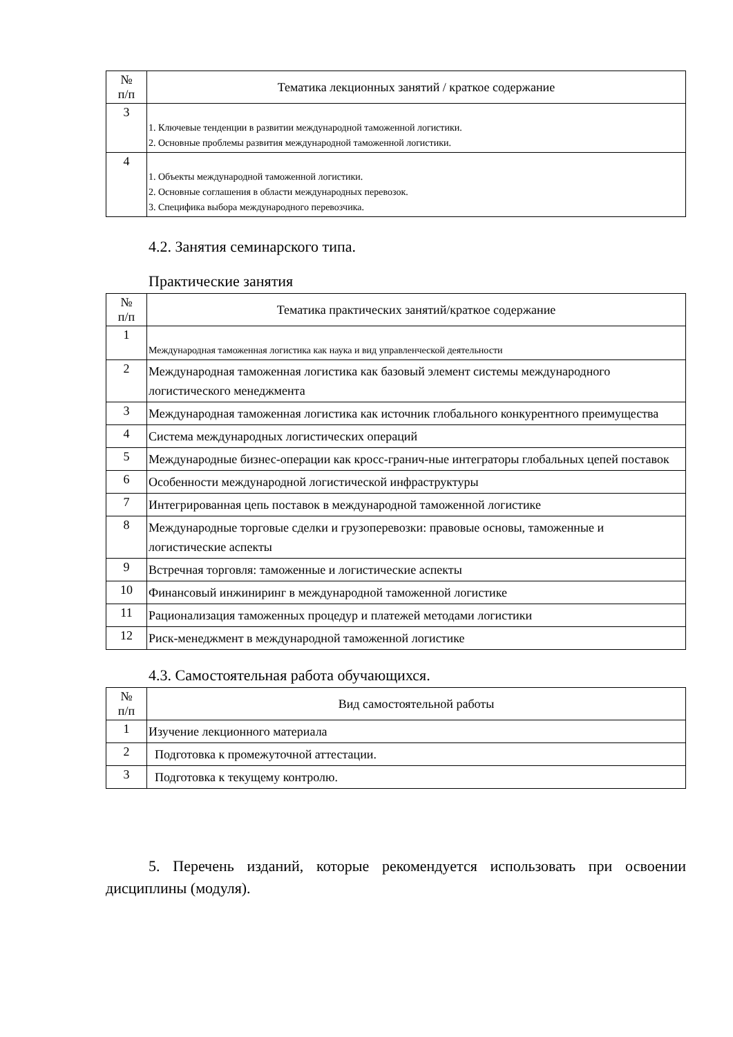| № п/п | Тематика лекционных занятий / краткое содержание |
| --- | --- |
| 3 | 1. Ключевые тенденции в развитии международной таможенной логистики. 2. Основные проблемы развития международной таможенной логистики. |
| 4 | 1. Объекты международной таможенной логистики. 2. Основные соглашения в области международных перевозок. 3. Специфика выбора международного перевозчика. |
4.2. Занятия семинарского типа.
Практические занятия
| № п/п | Тематика практических занятий/краткое содержание |
| --- | --- |
| 1 | Международная таможенная логистика как наука и вид управленческой деятельности |
| 2 | Международная таможенная логистика как базовый элемент системы международного логистического менеджмента |
| 3 | Международная таможенная логистика как источник глобального конкурентного преимущества |
| 4 | Система международных логистических операций |
| 5 | Международные бизнес-операции как кросс-гранич-ные интеграторы глобальных цепей поставок |
| 6 | Особенности международной логистической инфраструктуры |
| 7 | Интегрированная цепь поставок в международной таможенной логистике |
| 8 | Международные торговые сделки и грузоперевозки: правовые основы, таможенные и логистические аспекты |
| 9 | Встречная торговля: таможенные и логистические аспекты |
| 10 | Финансовый инжиниринг в международной таможенной логистике |
| 11 | Рационализация таможенных процедур и платежей методами логистики |
| 12 | Риск-менеджмент в международной таможенной логистике |
4.3. Самостоятельная работа обучающихся.
| № п/п | Вид самостоятельной работы |
| --- | --- |
| 1 | Изучение лекционного материала |
| 2 | Подготовка к промежуточной аттестации. |
| 3 | Подготовка к текущему контролю. |
5. Перечень изданий, которые рекомендуется использовать при освоении дисциплины (модуля).